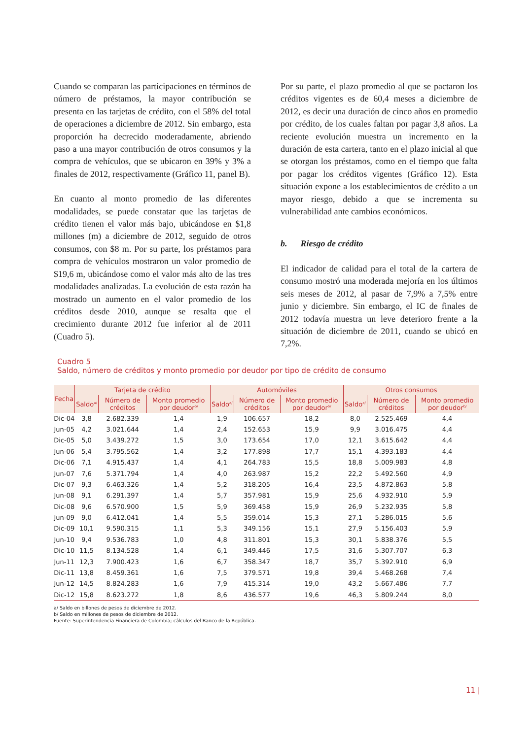Cuando se comparan las participaciones en términos de número de préstamos, la mayor contribución se presenta en las tarjetas de crédito, con el 58% del total de operaciones a diciembre de 2012. Sin embargo, esta proporción ha decrecido moderadamente, abriendo paso a una mayor contribución de otros consumos y la compra de vehículos, que se ubicaron en 39% y 3% a finales de 2012, respectivamente (Gráfico 11, panel B).
En cuanto al monto promedio de las diferentes modalidades, se puede constatar que las tarjetas de crédito tienen el valor más bajo, ubicándose en $1,8 millones (m) a diciembre de 2012, seguido de otros consumos, con $8 m. Por su parte, los préstamos para compra de vehículos mostraron un valor promedio de $19,6 m, ubicándose como el valor más alto de las tres modalidades analizadas. La evolución de esta razón ha mostrado un aumento en el valor promedio de los créditos desde 2010, aunque se resalta que el crecimiento durante 2012 fue inferior al de 2011 (Cuadro 5).
Por su parte, el plazo promedio al que se pactaron los créditos vigentes es de 60,4 meses a diciembre de 2012, es decir una duración de cinco años en promedio por crédito, de los cuales faltan por pagar 3,8 años. La reciente evolución muestra un incremento en la duración de esta cartera, tanto en el plazo inicial al que se otorgan los préstamos, como en el tiempo que falta por pagar los créditos vigentes (Gráfico 12). Esta situación expone a los establecimientos de crédito a un mayor riesgo, debido a que se incrementa su vulnerabilidad ante cambios económicos.
b. Riesgo de crédito
El indicador de calidad para el total de la cartera de consumo mostró una moderada mejoría en los últimos seis meses de 2012, al pasar de 7,9% a 7,5% entre junio y diciembre. Sin embargo, el IC de finales de 2012 todavía muestra un leve deterioro frente a la situación de diciembre de 2011, cuando se ubicó en 7,2%.
Cuadro 5
Saldo, número de créditos y monto promedio por deudor por tipo de crédito de consumo
| Fecha | Tarjeta de crédito | | | Automóviles | | | Otros consumos | | |
| --- | --- | --- | --- | --- | --- | --- | --- | --- | --- |
| | Saldo<sup>a/</sup> | Número de créditos | Monto promedio por deudor<sup>b/</sup> | Saldo<sup>a/</sup> | Número de créditos | Monto promedio por deudor<sup>b/</sup> | Saldo<sup>a/</sup> | Número de créditos | Monto promedio por deudor<sup>b/</sup> |
| Dic-04 | 3,8 | 2.682.339 | 1,4 | 1,9 | 106.657 | 18,2 | 8,0 | 2.525.469 | 4,4 |
| Jun-05 | 4,2 | 3.021.644 | 1,4 | 2,4 | 152.653 | 15,9 | 9,9 | 3.016.475 | 4,4 |
| Dic-05 | 5,0 | 3.439.272 | 1,5 | 3,0 | 173.654 | 17,0 | 12,1 | 3.615.642 | 4,4 |
| Jun-06 | 5,4 | 3.795.562 | 1,4 | 3,2 | 177.898 | 17,7 | 15,1 | 4.393.183 | 4,4 |
| Dic-06 | 7,1 | 4.915.437 | 1,4 | 4,1 | 264.783 | 15,5 | 18,8 | 5.009.983 | 4,8 |
| Jun-07 | 7,6 | 5.371.794 | 1,4 | 4,0 | 263.987 | 15,2 | 22,2 | 5.492.560 | 4,9 |
| Dic-07 | 9,3 | 6.463.326 | 1,4 | 5,2 | 318.205 | 16,4 | 23,5 | 4.872.863 | 5,8 |
| Jun-08 | 9,1 | 6.291.397 | 1,4 | 5,7 | 357.981 | 15,9 | 25,6 | 4.932.910 | 5,9 |
| Dic-08 | 9,6 | 6.570.900 | 1,5 | 5,9 | 369.458 | 15,9 | 26,9 | 5.232.935 | 5,8 |
| Jun-09 | 9,0 | 6.412.041 | 1,4 | 5,5 | 359.014 | 15,3 | 27,1 | 5.286.015 | 5,6 |
| Dic-09 | 10,1 | 9.590.315 | 1,1 | 5,3 | 349.156 | 15,1 | 27,9 | 5.156.403 | 5,9 |
| Jun-10 | 9,4 | 9.536.783 | 1,0 | 4,8 | 311.801 | 15,3 | 30,1 | 5.838.376 | 5,5 |
| Dic-10 | 11,5 | 8.134.528 | 1,4 | 6,1 | 349.446 | 17,5 | 31,6 | 5.307.707 | 6,3 |
| Jun-11 | 12,3 | 7.900.423 | 1,6 | 6,7 | 358.347 | 18,7 | 35,7 | 5.392.910 | 6,9 |
| Dic-11 | 13,8 | 8.459.361 | 1,6 | 7,5 | 379.571 | 19,8 | 39,4 | 5.468.268 | 7,4 |
| Jun-12 | 14,5 | 8.824.283 | 1,6 | 7,9 | 415.314 | 19,0 | 43,2 | 5.667.486 | 7,7 |
| Dic-12 | 15,8 | 8.623.272 | 1,8 | 8,6 | 436.577 | 19,6 | 46,3 | 5.809.244 | 8,0 |
a/ Saldo en billones de pesos de diciembre de 2012.
b/ Saldo en millones de pesos de diciembre de 2012.
Fuente: Superintendencia Financiera de Colombia; cálculos del Banco de la República.
11 |